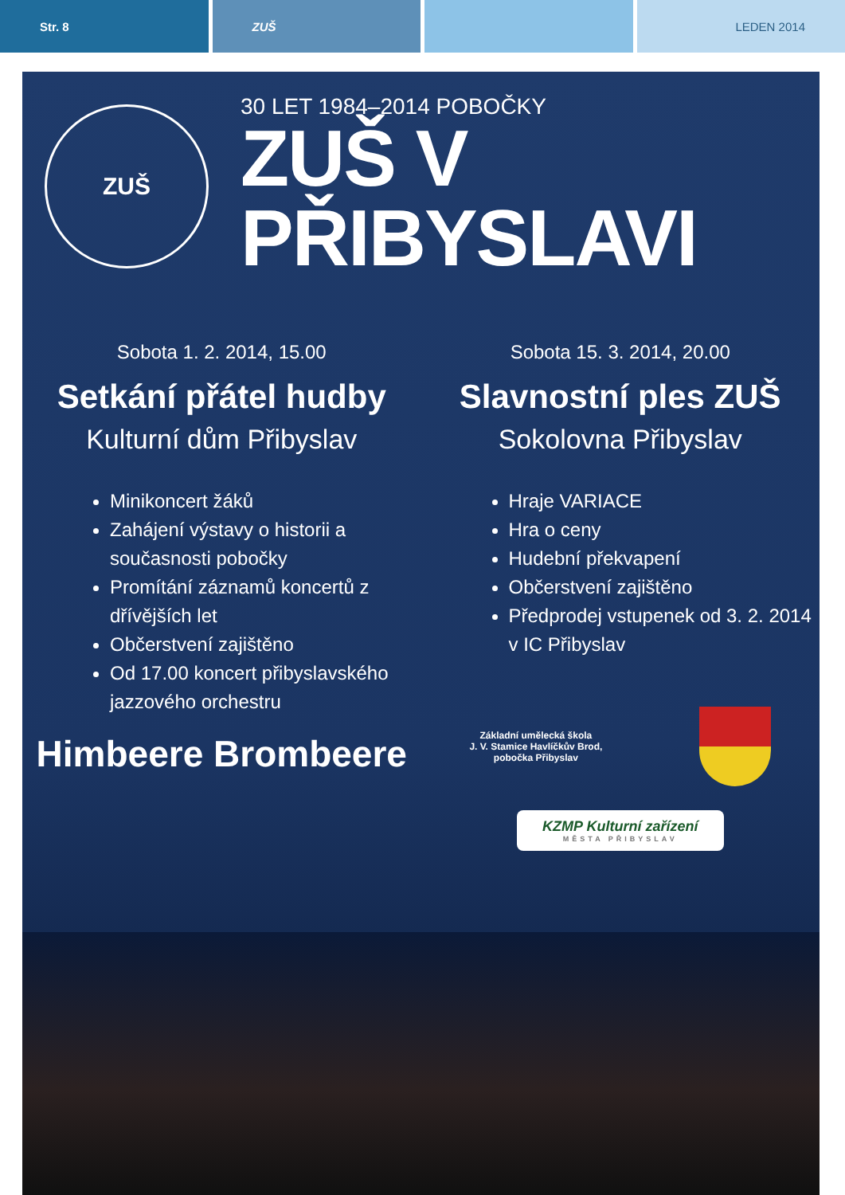Str. 8 ZUŠ LEDEN 2014
ZUŠ
30 LET 1984–2014 POBOČKY
ZUŠ V PŘIBYSLAVI
Sobota 1. 2. 2014, 15.00
Setkání přátel hudby
Kulturní dům Přibyslav
Minikoncert žáků
Zahájení výstavy o historii a současnosti pobočky
Promítání záznamů koncertů z dřívějších let
Občerstvení zajištěno
Od 17.00 koncert přibyslavského jazzového orchestru
Himbeere Brombeere
Sobota 15. 3. 2014, 20.00
Slavnostní ples ZUŠ
Sokolovna Přibyslav
Hraje VARIACE
Hra o ceny
Hudební překvapení
Občerstvení zajištěno
Předprodej vstupenek od 3. 2. 2014 v IC Přibyslav
Základní umělecká škola
J. V. Stamice Havlíčkův Brod,
pobočka Přibyslav
KZMP Kulturní zařízení
MĚSTA PŘIBYSLAV